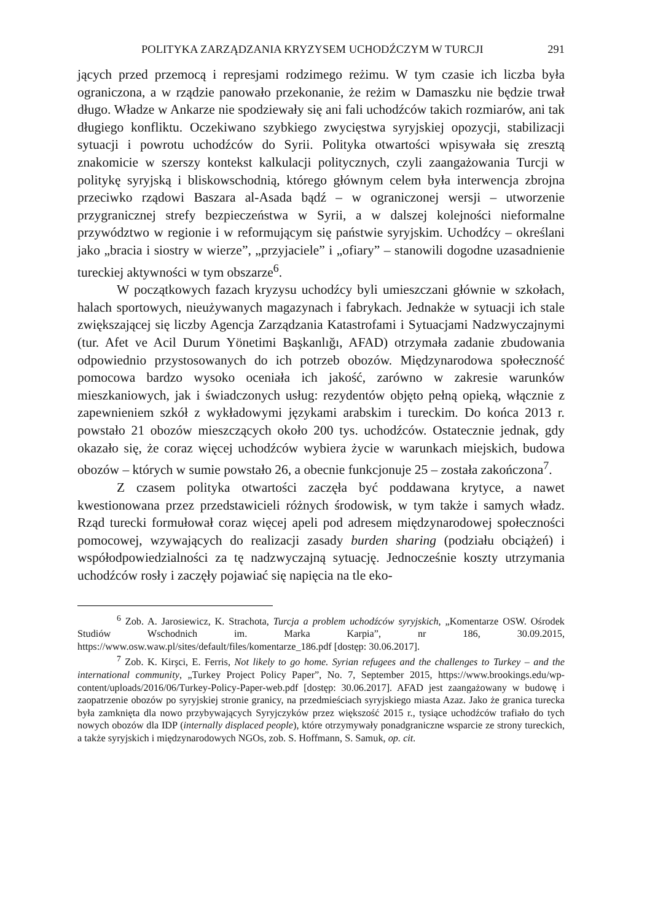POLITYKA ZARZĄDZANIA KRYZYSEM UCHODŹCZYM W TURCJI 291
jących przed przemocą i represjami rodzimego reżimu. W tym czasie ich liczba była ograniczona, a w rządzie panowało przekonanie, że reżim w Damaszku nie będzie trwał długo. Władze w Ankarze nie spodziewały się ani fali uchodźców takich rozmiarów, ani tak długiego konfliktu. Oczekiwano szybkiego zwycięstwa syryjskiej opozycji, stabilizacji sytuacji i powrotu uchodźców do Syrii. Polityka otwartości wpisywała się zresztą znakomicie w szerszy kontekst kalkulacji politycznych, czyli zaangażowania Turcji w politykę syryjską i bliskowschodnią, którego głównym celem była interwencja zbrojna przeciwko rządowi Baszara al-Asada bądź – w ograniczonej wersji – utworzenie przygranicznej strefy bezpieczeństwa w Syrii, a w dalszej kolejności nieformalne przywództwo w regionie i w reformującym się państwie syryjskim. Uchodźcy – określani jako „bracia i siostry w wierze”, „przyjaciele” i „ofiary” – stanowili dogodne uzasadnienie tureckiej aktywności w tym obszarze<sup>6</sup>.
W początkowych fazach kryzysu uchodźcy byli umieszczani głównie w szkołach, halach sportowych, nieużywanych magazynach i fabrykach. Jednakże w sytuacji ich stale zwiększającej się liczby Agencja Zarządzania Katastrofami i Sytuacjami Nadzwyczajnymi (tur. Afet ve Acil Durum Yönetimi Başkanlığı, AFAD) otrzymała zadanie zbudowania odpowiednio przystosowanych do ich potrzeb obozów. Międzynarodowa społeczność pomocowa bardzo wysoko oceniała ich jakość, zarówno w zakresie warunków mieszkaniowych, jak i świadczonych usług: rezydentów objęto pełną opieką, włącznie z zapewnieniem szkół z wykładowymi językami arabskim i tureckim. Do końca 2013 r. powstało 21 obozów mieszczących około 200 tys. uchodźców. Ostatecznie jednak, gdy okazało się, że coraz więcej uchodźców wybiera życie w warunkach miejskich, budowa obozów – których w sumie powstało 26, a obecnie funkcjonuje 25 – została zakończona<sup>7</sup>.
Z czasem polityka otwartości zaczęła być poddawana krytyce, a nawet kwestionowana przez przedstawicieli różnych środowisk, w tym także i samych władz. Rząd turecki formułował coraz więcej apeli pod adresem międzynarodowej społeczności pomocowej, wzywających do realizacji zasady burden sharing (podziału obciążeń) i współodpowiedzialności za tę nadzwyczajną sytuację. Jednocześnie koszty utrzymania uchodźców rosły i zaczęły pojawiać się napięcia na tle eko-
<sup>6</sup> Zob. A. Jarosiewicz, K. Strachota, Turcja a problem uchodźców syryjskich, „Komentarze OSW. Ośrodek Studiów Wschodnich im. Marka Karpia”, nr 186, 30.09.2015, https://www.osw.waw.pl/sites/default/files/komentarze_186.pdf [dostęp: 30.06.2017].
<sup>7</sup> Zob. K. Kirşci, E. Ferris, Not likely to go home. Syrian refugees and the challenges to Turkey – and the international community, „Turkey Project Policy Paper”, No. 7, September 2015, https://www.brookings.edu/wp-content/uploads/2016/06/Turkey-Policy-Paper-web.pdf [dostęp: 30.06.2017]. AFAD jest zaangażowany w budowę i zaopatrzenie obozów po syryjskiej stronie granicy, na przedmieściach syryjskiego miasta Azaz. Jako że granica turecka była zamknięta dla nowo przybywających Syryjczyków przez większość 2015 r., tysiące uchodźców trafiało do tych nowych obozów dla IDP (internally displaced people), które otrzymywały ponadgraniczne wsparcie ze strony tureckich, a także syryjskich i międzynarodowych NGOs, zob. S. Hoffmann, S. Samuk, op. cit.